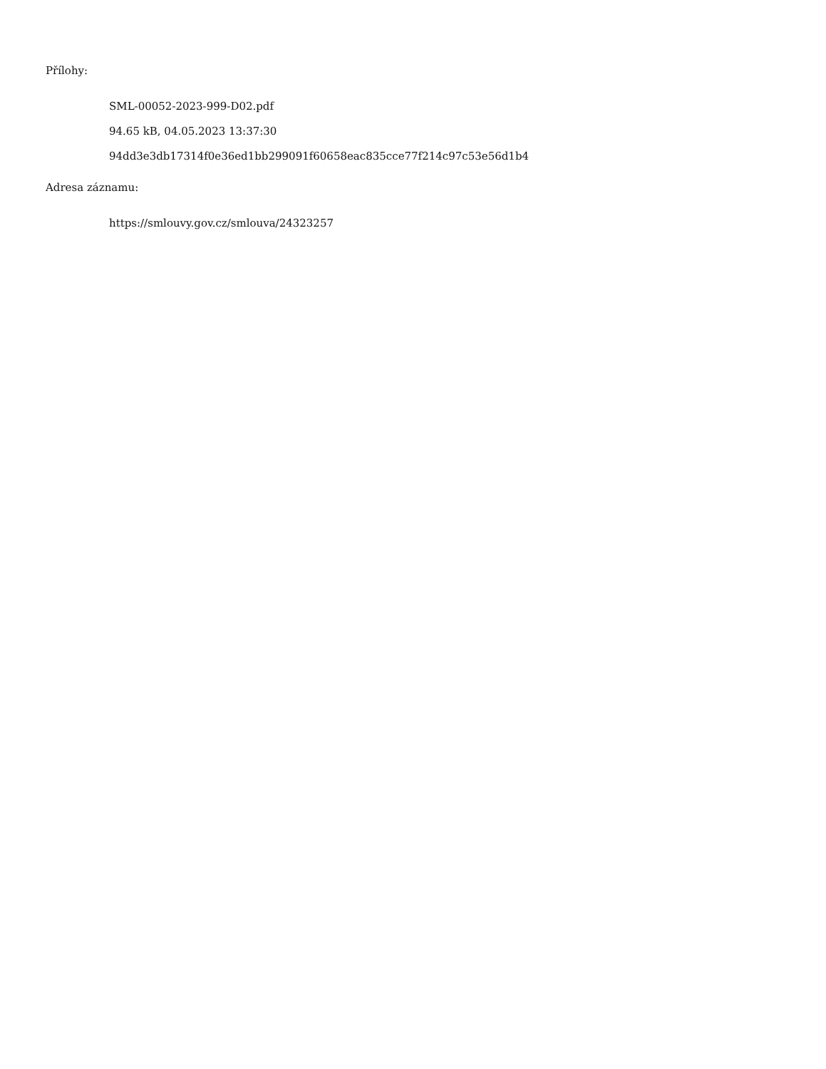Přílohy:
SML-00052-2023-999-D02.pdf
94.65 kB, 04.05.2023 13:37:30
94dd3e3db17314f0e36ed1bb299091f60658eac835cce77f214c97c53e56d1b4
Adresa záznamu:
https://smlouvy.gov.cz/smlouva/24323257